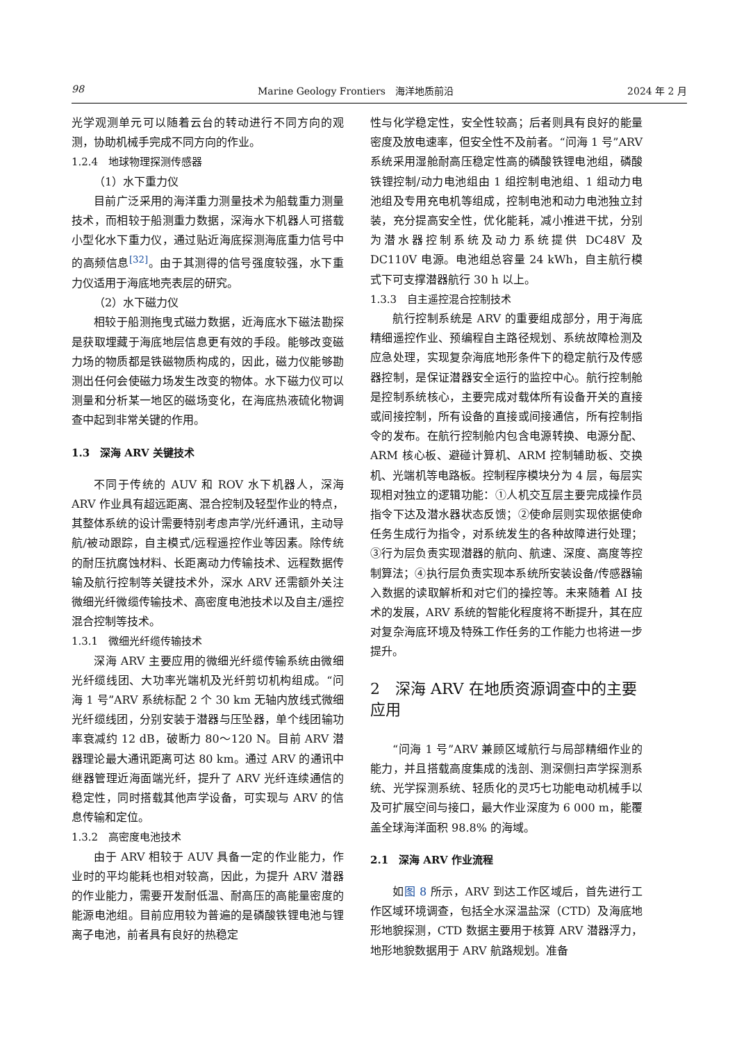98 Marine Geology Frontiers　海洋地质前沿 2024 年 2 月
光学观测单元可以随着云台的转动进行不同方向的观测，协助机械手完成不同方向的作业。
1.2.4　地球物理探测传感器
（1）水下重力仪
目前广泛采用的海洋重力测量技术为船载重力测量技术，而相较于船测重力数据，深海水下机器人可搭载小型化水下重力仪，通过贴近海底探测海底重力信号中的高频信息<sup>[32]</sup>。由于其测得的信号强度较强，水下重力仪适用于海底地壳表层的研究。
（2）水下磁力仪
相较于船测拖曳式磁力数据，近海底水下磁法勘探是获取埋藏于海底地层信息更有效的手段。能够改变磁力场的物质都是铁磁物质构成的，因此，磁力仪能够勘测出任何会使磁力场发生改变的物体。水下磁力仪可以测量和分析某一地区的磁场变化，在海底热液硫化物调查中起到非常关键的作用。
1.3　深海 ARV 关键技术
不同于传统的 AUV 和 ROV 水下机器人，深海 ARV 作业具有超远距离、混合控制及轻型作业的特点，其整体系统的设计需要特别考虑声学/光纤通讯，主动导航/被动跟踪，自主模式/远程遥控作业等因素。除传统的耐压抗腐蚀材料、长距离动力传输技术、远程数据传输及航行控制等关键技术外，深水 ARV 还需额外关注微细光纤微缆传输技术、高密度电池技术以及自主/遥控混合控制等技术。
1.3.1　微细光纤缆传输技术
深海 ARV 主要应用的微细光纤缆传输系统由微细光纤缆线团、大功率光端机及光纤剪切机构组成。“问海 1 号”ARV 系统标配 2 个 30 km 无轴内放线式微细光纤缆线团，分别安装于潜器与压坠器，单个线团输功率衰减约 12 dB，破断力 80～120 N。目前 ARV 潜器理论最大通讯距离可达 80 km。通过 ARV 的通讯中继器管理近海面端光纤，提升了 ARV 光纤连续通信的稳定性，同时搭载其他声学设备，可实现与 ARV 的信息传输和定位。
1.3.2　高密度电池技术
由于 ARV 相较于 AUV 具备一定的作业能力，作业时的平均能耗也相对较高，因此，为提升 ARV 潜器的作业能力，需要开发耐低温、耐高压的高能量密度的能源电池组。目前应用较为普遍的是磷酸铁锂电池与锂离子电池，前者具有良好的热稳定
性与化学稳定性，安全性较高；后者则具有良好的能量密度及放电速率，但安全性不及前者。“问海 1 号”ARV 系统采用湿舱耐高压稳定性高的磷酸铁锂电池组，磷酸铁锂控制/动力电池组由 1 组控制电池组、1 组动力电池组及专用充电机等组成，控制电池和动力电池独立封装，充分提高安全性，优化能耗，减小推进干扰，分别为潜水器控制系统及动力系统提供 DC48V 及 DC110V 电源。电池组总容量 24 kWh，自主航行模式下可支撑潜器航行 30 h 以上。
1.3.3　自主遥控混合控制技术
航行控制系统是 ARV 的重要组成部分，用于海底精细遥控作业、预编程自主路径规划、系统故障检测及应急处理，实现复杂海底地形条件下的稳定航行及传感器控制，是保证潜器安全运行的监控中心。航行控制舱是控制系统核心，主要完成对载体所有设备开关的直接或间接控制，所有设备的直接或间接通信，所有控制指令的发布。在航行控制舱内包含电源转换、电源分配、ARM 核心板、避碰计算机、ARM 控制辅助板、交换机、光端机等电路板。控制程序模块分为 4 层，每层实现相对独立的逻辑功能：①人机交互层主要完成操作员指令下达及潜水器状态反馈；②使命层则实现依据使命任务生成行为指令，对系统发生的各种故障进行处理；③行为层负责实现潜器的航向、航速、深度、高度等控制算法；④执行层负责实现本系统所安装设备/传感器输入数据的读取解析和对它们的操控等。未来随着 AI 技术的发展，ARV 系统的智能化程度将不断提升，其在应对复杂海底环境及特殊工作任务的工作能力也将进一步提升。
2　深海 ARV 在地质资源调查中的主要应用
“问海 1 号”ARV 兼顾区域航行与局部精细作业的能力，并且搭载高度集成的浅剖、测深侧扫声学探测系统、光学探测系统、轻质化的灵巧七功能电动机械手以及可扩展空间与接口，最大作业深度为 6 000 m，能覆盖全球海洋面积 98.8% 的海域。
2.1　深海 ARV 作业流程
如图 8 所示，ARV 到达工作区域后，首先进行工作区域环境调查，包括全水深温盐深（CTD）及海底地形地貌探测，CTD 数据主要用于核算 ARV 潜器浮力，地形地貌数据用于 ARV 航路规划。准备